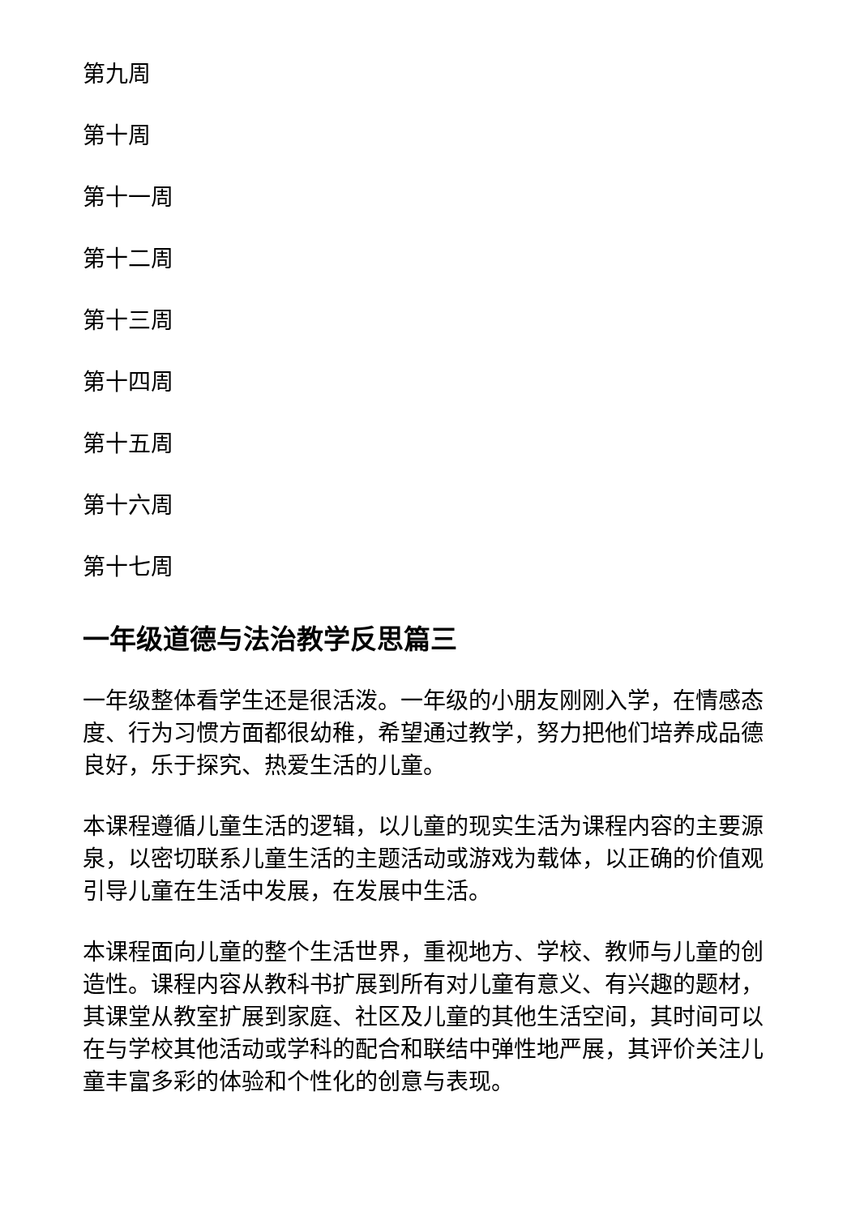第九周
第十周
第十一周
第十二周
第十三周
第十四周
第十五周
第十六周
第十七周
一年级道德与法治教学反思篇三
一年级整体看学生还是很活泼。一年级的小朋友刚刚入学，在情感态度、行为习惯方面都很幼稚，希望通过教学，努力把他们培养成品德良好，乐于探究、热爱生活的儿童。
本课程遵循儿童生活的逻辑，以儿童的现实生活为课程内容的主要源泉，以密切联系儿童生活的主题活动或游戏为载体，以正确的价值观引导儿童在生活中发展，在发展中生活。
本课程面向儿童的整个生活世界，重视地方、学校、教师与儿童的创造性。课程内容从教科书扩展到所有对儿童有意义、有兴趣的题材，其课堂从教室扩展到家庭、社区及儿童的其他生活空间，其时间可以在与学校其他活动或学科的配合和联结中弹性地严展，其评价关注儿童丰富多彩的体验和个性化的创意与表现。